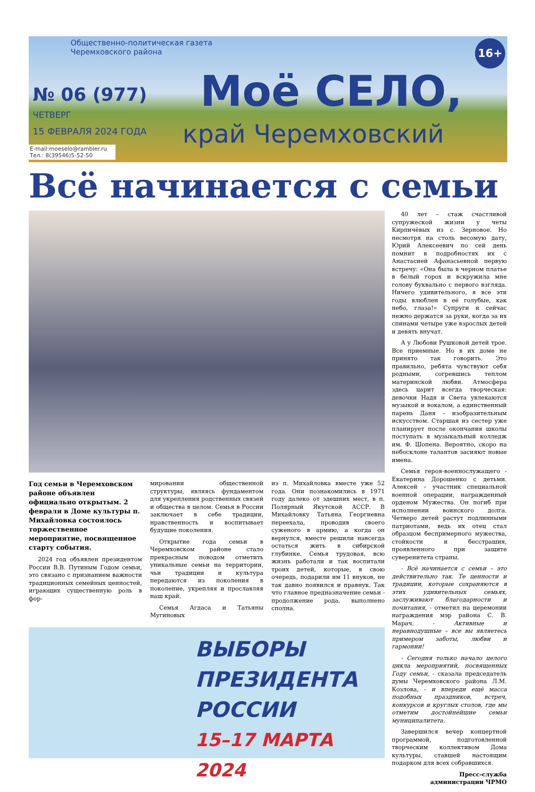Общественно-политическая газета
Черемховского района
№ 06 (977)
ЧЕТВЕРГ
15 ФЕВРАЛЯ 2024 ГОДА
E-mail:moeselo@rambler.ru
Тел.: 8(39546)5-52-50
Моё СЕЛО,
край Черемховский
16+
Всё начинается с семьи
Год семьи в Черемховском районе объявлен официально открытым. 2 февраля в Доме культуры п. Михайловка состоялось торжественное мероприятие, посвященное старту события.
2024 год объявлен президентом России В.В. Путиным Годом семьи, это связано с признанием важности традиционных семейных ценностей, играющих существенную роль в фор-
мировании общественной структуры, являясь фундаментом для укрепления родственных связей и общества в целом. Семья в России заключает в себе традиции, нравственность и воспитывает будущие поколения.
Открытие года семьи в Черемховском районе стало прекрасным поводом отметить уникальные семьи на территории, чьи традиции и культура передаются из поколения в поколение, укрепляя и прославляя наш край.
Семья Агдаса и Татьяны Мугиновых
из п. Михайловка вместе уже 52 года. Они познакомились в 1971 году далеко от здешних мест, в п. Полярный Якутской АССР. В Михайловку Татьяна Георгиевна переехала, проводив своего суженого в армию, а когда он вернулся, вместе решили навсегда остаться жить в сибирской глубинке. Семья трудовая, всю жизнь работали и так воспитали троих детей, которые, в свою очередь, подарили им 11 внуков, не так давно появился и правнук. Так что главное предназначение семьи - продолжение рода, выполнено сполна.
ВЫБОРЫ
ПРЕЗИДЕНТА
РОССИИ
15–17 МАРТА 2024
40 лет – стаж счастливой супружеской жизни у четы Кирпичёвых из с. Зерновое. Но несмотря на столь весомую дату, Юрий Алексеевич по сей день помнит в подробностях их с Анастасией Афанасьевной первую встречу: «Она была в черном платье в белый горох и вскружила мне голову буквально с первого взгляда. Ничего удивительного, я все эти годы влюблен в её голубые, как небо, глаза!» Супруги и сейчас нежно держатся за руки, когда за их спинами четыре уже взрослых детей и девять внучат.
А у Любови Рушковой детей трое. Все приемные. Но в их доме не принято так говорить. Это правильно, ребята чувствуют себя родными, согревшись теплом материнской любви. Атмосфера здесь царит всегда творческая: девочки Надя и Света увлекаются музыкой и вокалом, а единственный парень Даня – изобразительным искусством. Старшая из сестер уже планирует после окончания школы поступать в музыкальный колледж им. Ф. Шопена. Вероятно, скоро на небосклоне талантов засияют новые имена.
Семья героя-военнослужащего - Екатерина Дорошенко с детьми. Алексей – участник специальной военной операции, награжденный орденом Мужества. Он погиб при исполнении воинского долга. Четверо детей растут подлинными патриотами, ведь их отец стал образцом беспримерного мужества, стойкости и бесстрашия, проявленного при защите суверенитета страны.
- Всё начинается с семьи – это действительно так. Те ценности и традиции, которые сохраняются в этих удивительных семьях, заслуживают благодарности и почитания, - отметил на церемонии награждения мэр района С. В. Марач. - Активные и неравнодушные – все вы являетесь примером заботы, любви и гармонии!
- Сегодня только начало целого цикла мероприятий, посвященных Году семьи, - сказала председатель думы Черемховского района Л.М. Козлова, - и впереди ещё масса подобных праздников, встреч, конкурсов и круглых столов, где мы отметим достойнейшие семьи муниципалитета.
Завершился вечер концертной программой, подготовленной творческим коллективом Дома культуры, ставшей настоящим подарком для всех собравшихся.
Пресс-служба
администрации ЧРМО